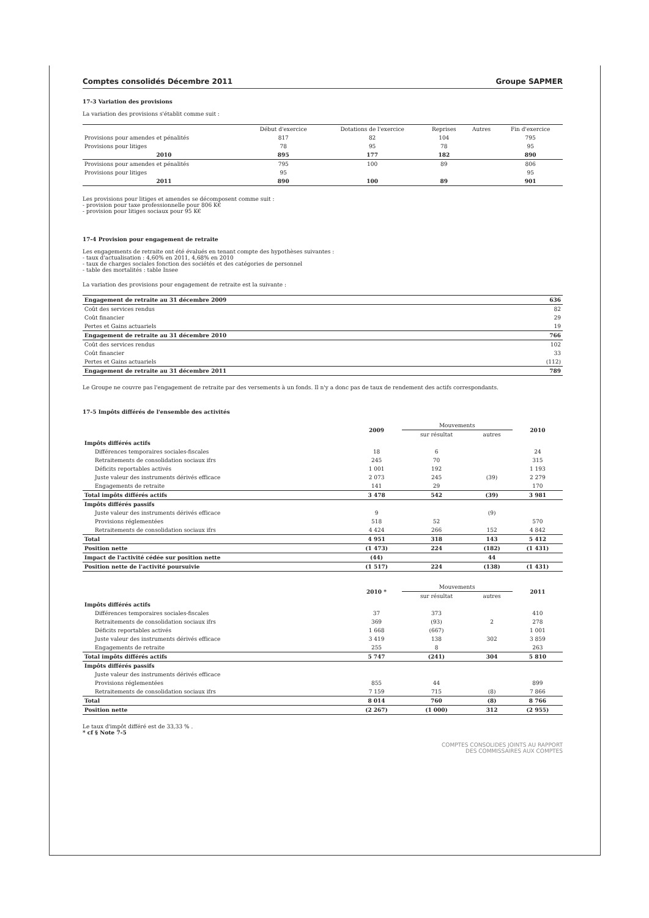Comptes consolidés Décembre 2011 Groupe SAPMER
17-3 Variation des provisions
La variation des provisions s'établit comme suit :
| | Début d'exercice | Dotations de l'exercice | Reprises | Autres | Fin d'exercice |
| --- | --- | --- | --- | --- | --- |
| Provisions pour amendes et pénalités | 817 | 82 | 104 | | 795 |
| Provisions pour litiges | 78 | 95 | 78 | | 95 |
| 2010 | 895 | 177 | 182 | | 890 |
| Provisions pour amendes et pénalités | 795 | 100 | 89 | | 806 |
| Provisions pour litiges | 95 | | | | 95 |
| 2011 | 890 | 100 | 89 | | 901 |
Les provisions pour litiges et amendes se décomposent comme suit :
- provision pour taxe professionnelle pour 806 K€
- provision pour litiges sociaux pour 95 K€
17-4 Provision pour engagement de retraite
Les engagements de retraite ont été évalués en tenant compte des hypothèses suivantes :
- taux d'actualisation : 4,60% en 2011, 4,68% en 2010
- taux de charges sociales fonction des sociétés et des catégories de personnel
- table des mortalités : table Insee
La variation des provisions pour engagement de retraite est la suivante :
| Engagement de retraite au 31 décembre 2009 | 636 |
| Coût des services rendus | 82 |
| Coût financier | 29 |
| Pertes et Gains actuariels | 19 |
| Engagement de retraite au 31 décembre 2010 | 766 |
| Coût des services rendus | 102 |
| Coût financier | 33 |
| Pertes et Gains actuariels | (112) |
| Engagement de retraite au 31 décembre 2011 | 789 |
Le Groupe ne couvre pas l'engagement de retraite par des versements à un fonds. Il n'y a donc pas de taux de rendement des actifs correspondants.
17-5 Impôts différés de l'ensemble des activités
| | 2009 | Mouvements | | 2010 |
| --- | --- | --- | --- | --- |
| | | sur résultat | autres | |
| Impôts différés actifs | | | | |
| Différences temporaires sociales-fiscales | 18 | 6 | | 24 |
| Retraitements de consolidation sociaux ifrs | 245 | 70 | | 315 |
| Déficits reportables activés | 1 001 | 192 | | 1 193 |
| Juste valeur des instruments dérivés efficace | 2 073 | 245 | (39) | 2 279 |
| Engagements de retraite | 141 | 29 | | 170 |
| Total impôts différés actifs | 3 478 | 542 | (39) | 3 981 |
| Impôts différés passifs | | | | |
| Juste valeur des instruments dérivés efficace | 9 | | (9) | |
| Provisions réglementées | 518 | 52 | | 570 |
| Retraitements de consolidation sociaux ifrs | 4 424 | 266 | 152 | 4 842 |
| Total | 4 951 | 318 | 143 | 5 412 |
| Position nette | (1 473) | 224 | (182) | (1 431) |
| Impact de l'activité cédée sur position nette | (44) | | 44 | |
| Position nette de l'activité poursuivie | (1 517) | 224 | (138) | (1 431) |
| | 2010 * | Mouvements | | 2011 |
| --- | --- | --- | --- | --- |
| | | sur résultat | autres | |
| Impôts différés actifs | | | | |
| Différences temporaires sociales-fiscales | 37 | 373 | | 410 |
| Retraitements de consolidation sociaux ifrs | 369 | (93) | 2 | 278 |
| Déficits reportables activés | 1 668 | (667) | | 1 001 |
| Juste valeur des instruments dérivés efficace | 3 419 | 138 | 302 | 3 859 |
| Engagements de retraite | 255 | 8 | | 263 |
| Total impôts différés actifs | 5 747 | (241) | 304 | 5 810 |
| Impôts différés passifs | | | | |
| Juste valeur des instruments dérivés efficace | | | | |
| Provisions réglementées | 855 | 44 | | 899 |
| Retraitements de consolidation sociaux ifrs | 7 159 | 715 | (8) | 7 866 |
| Total | 8 014 | 760 | (8) | 8 766 |
| Position nette | (2 267) | (1 000) | 312 | (2 955) |
Le taux d'impôt différé est de 33,33 % .
* cf § Note 7-5
COMPTES CONSOLIDES JOINTS AU RAPPORT
DES COMMISSAIRES AUX COMPTES